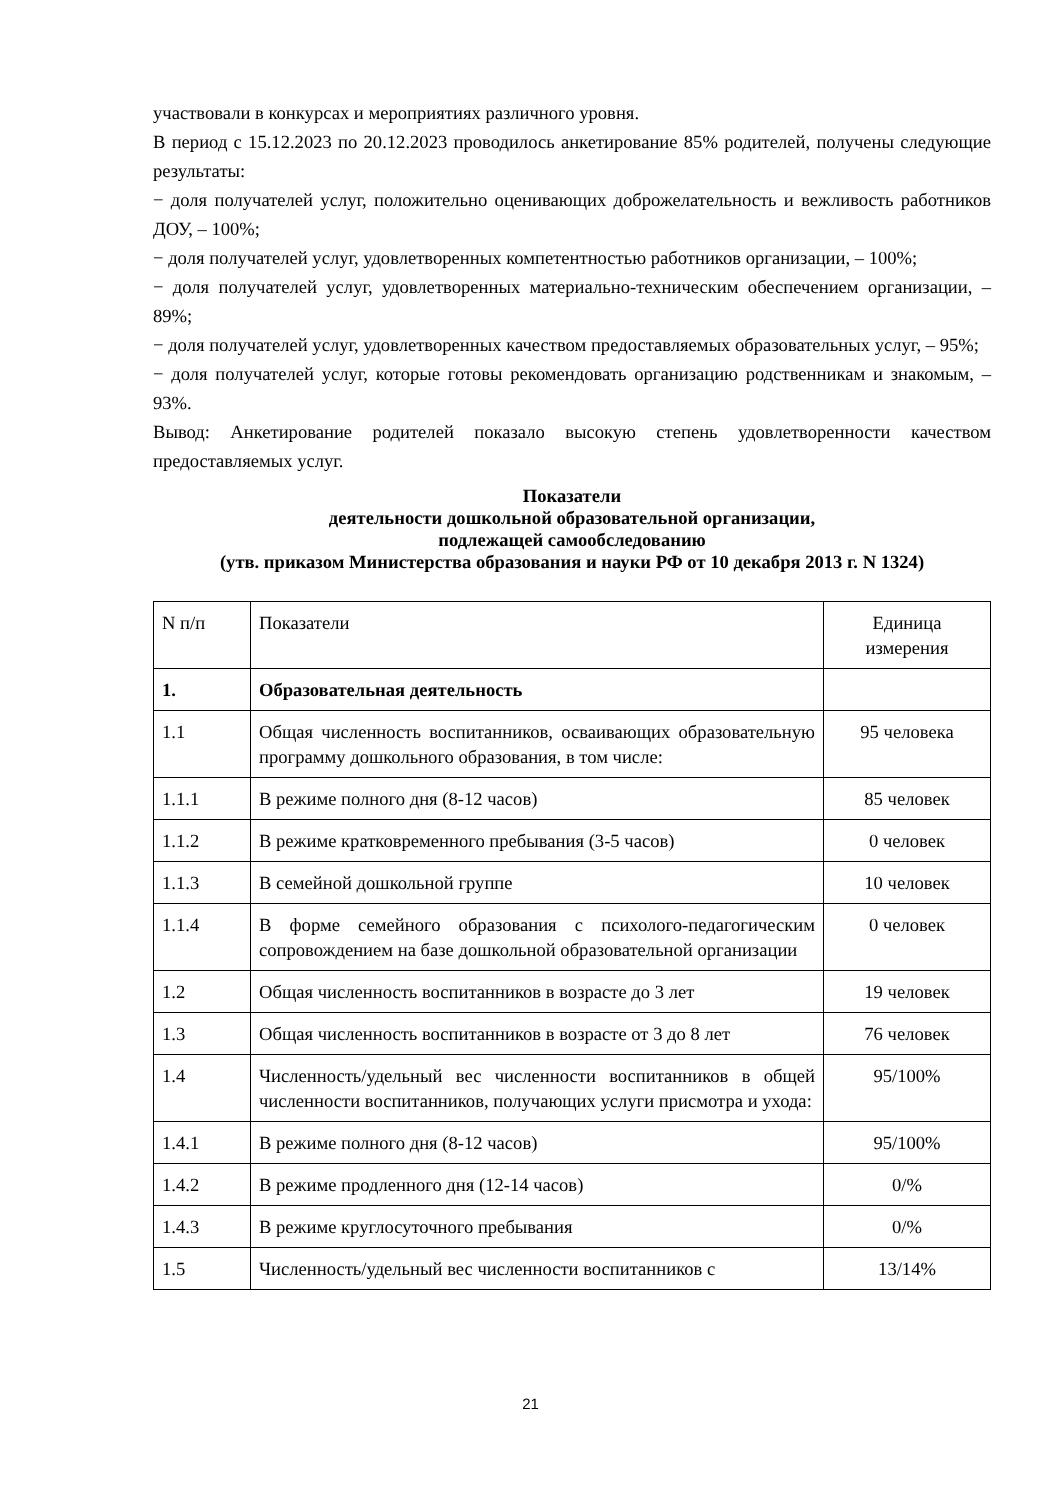участвовали в конкурсах и мероприятиях различного уровня.
В период с 15.12.2023 по 20.12.2023 проводилось анкетирование 85% родителей, получены следующие результаты:
− доля получателей услуг, положительно оценивающих доброжелательность и вежливость работников ДОУ, – 100%;
− доля получателей услуг, удовлетворенных компетентностью работников организации, – 100%;
− доля получателей услуг, удовлетворенных материально-техническим обеспечением организации, – 89%;
− доля получателей услуг, удовлетворенных качеством предоставляемых образовательных услуг, – 95%;
− доля получателей услуг, которые готовы рекомендовать организацию родственникам и знакомым, – 93%.
Вывод: Анкетирование родителей показало высокую степень удовлетворенности качеством предоставляемых услуг.
Показатели
деятельности дошкольной образовательной организации,
подлежащей самообследованию
(утв. приказом Министерства образования и науки РФ от 10 декабря 2013 г. N 1324)
| N п/п | Показатели | Единица измерения |
| 1. | Образовательная деятельность | |
| 1.1 | Общая численность воспитанников, осваивающих образовательную программу дошкольного образования, в том числе: | 95 человека |
| 1.1.1 | В режиме полного дня (8-12 часов) | 85 человек |
| 1.1.2 | В режиме кратковременного пребывания (3-5 часов) | 0 человек |
| 1.1.3 | В семейной дошкольной группе | 10 человек |
| 1.1.4 | В форме семейного образования с психолого-педагогическим сопровождением на базе дошкольной образовательной организации | 0 человек |
| 1.2 | Общая численность воспитанников в возрасте до 3 лет | 19 человек |
| 1.3 | Общая численность воспитанников в возрасте от 3 до 8 лет | 76 человек |
| 1.4 | Численность/удельный вес численности воспитанников в общей численности воспитанников, получающих услуги присмотра и ухода: | 95/100% |
| 1.4.1 | В режиме полного дня (8-12 часов) | 95/100% |
| 1.4.2 | В режиме продленного дня (12-14 часов) | 0/% |
| 1.4.3 | В режиме круглосуточного пребывания | 0/% |
| 1.5 | Численность/удельный вес численности воспитанников с | 13/14% |
21